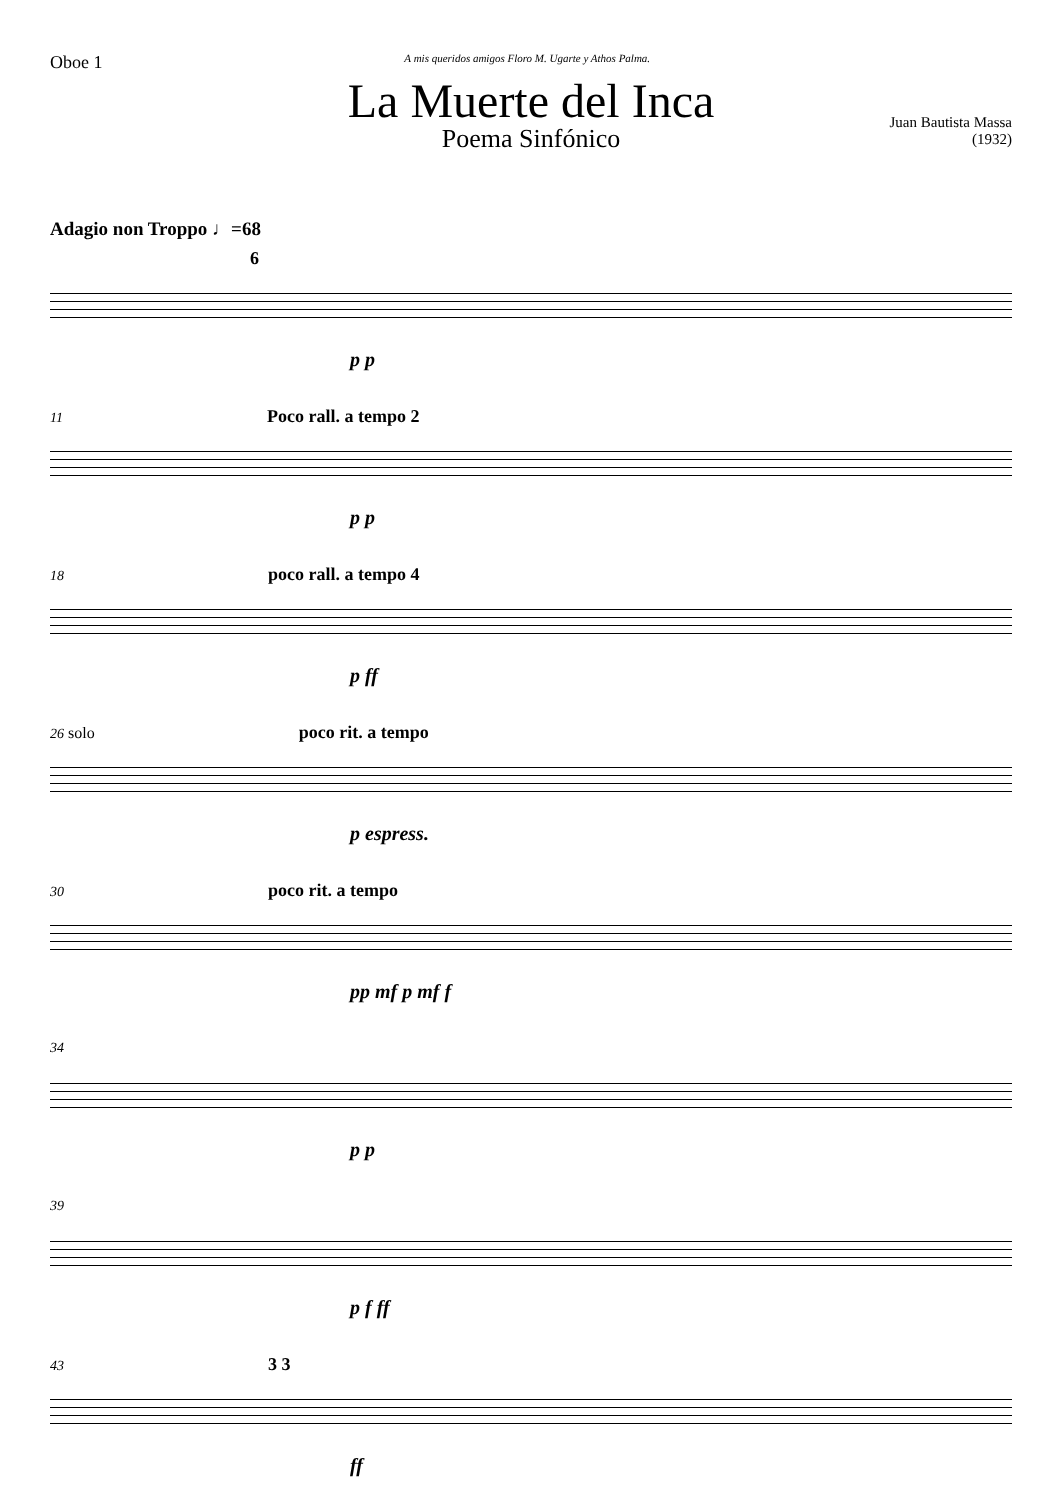Oboe 1
A mis queridos amigos Floro M. Ugarte y Athos Palma.
La Muerte del Inca
Poema Sinfónico
Juan Bautista Massa
(1932)
Adagio non Troppo ♩=68
6
p p
11 Poco rall. a tempo 2
p p
18 poco rall. a tempo 4
p ff
26 solo poco rit. a tempo
p espress.
30 poco rit. a tempo
pp mf p mf f
34
p p
39
p f ff
43 3 3
ff